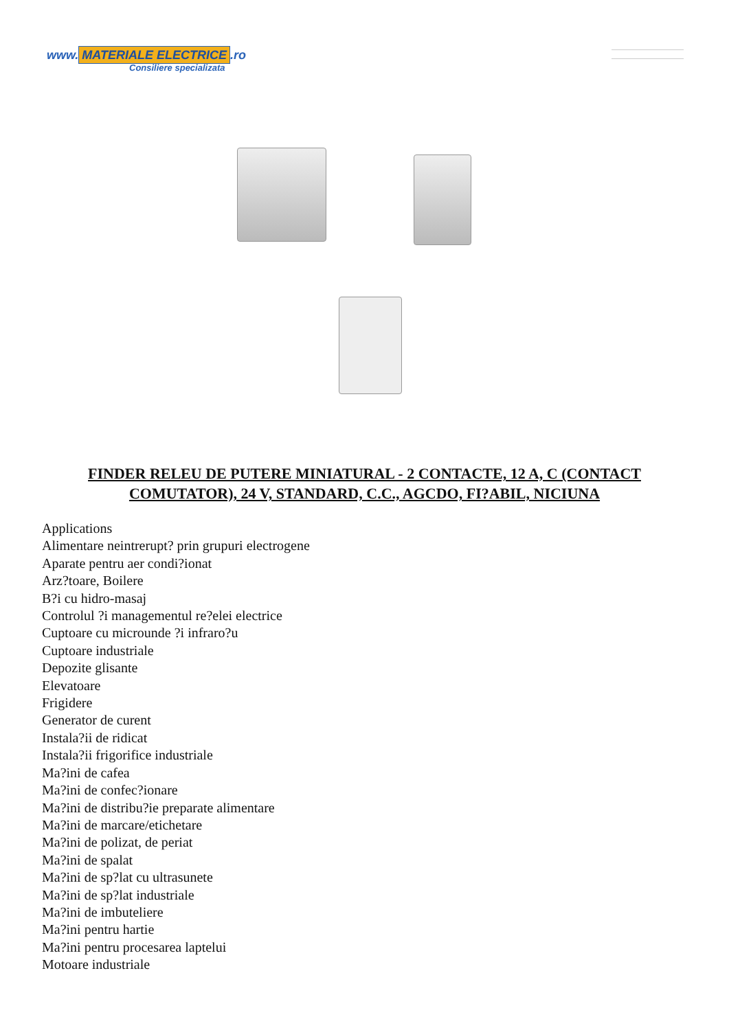www. MATERIALE ELECTRICE.ro
Consiliere specializata
FINDER RELEU DE PUTERE MINIATURAL - 2 CONTACTE, 12 A, C (CONTACT COMUTATOR), 24 V, STANDARD, C.C., AGCDO, FI?ABIL, NICIUNA
Applications
Alimentare neintrerupt? prin grupuri electrogene
Aparate pentru aer condi?ionat
Arz?toare, Boilere
B?i cu hidro-masaj
Controlul ?i managementul re?elei electrice
Cuptoare cu microunde ?i infraro?u
Cuptoare industriale
Depozite glisante
Elevatoare
Frigidere
Generator de curent
Instala?ii de ridicat
Instala?ii frigorifice industriale
Ma?ini de cafea
Ma?ini de confec?ionare
Ma?ini de distribu?ie preparate alimentare
Ma?ini de marcare/etichetare
Ma?ini de polizat, de periat
Ma?ini de spalat
Ma?ini de sp?lat cu ultrasunete
Ma?ini de sp?lat industriale
Ma?ini de imbuteliere
Ma?ini pentru hartie
Ma?ini pentru procesarea laptelui
Motoare industriale